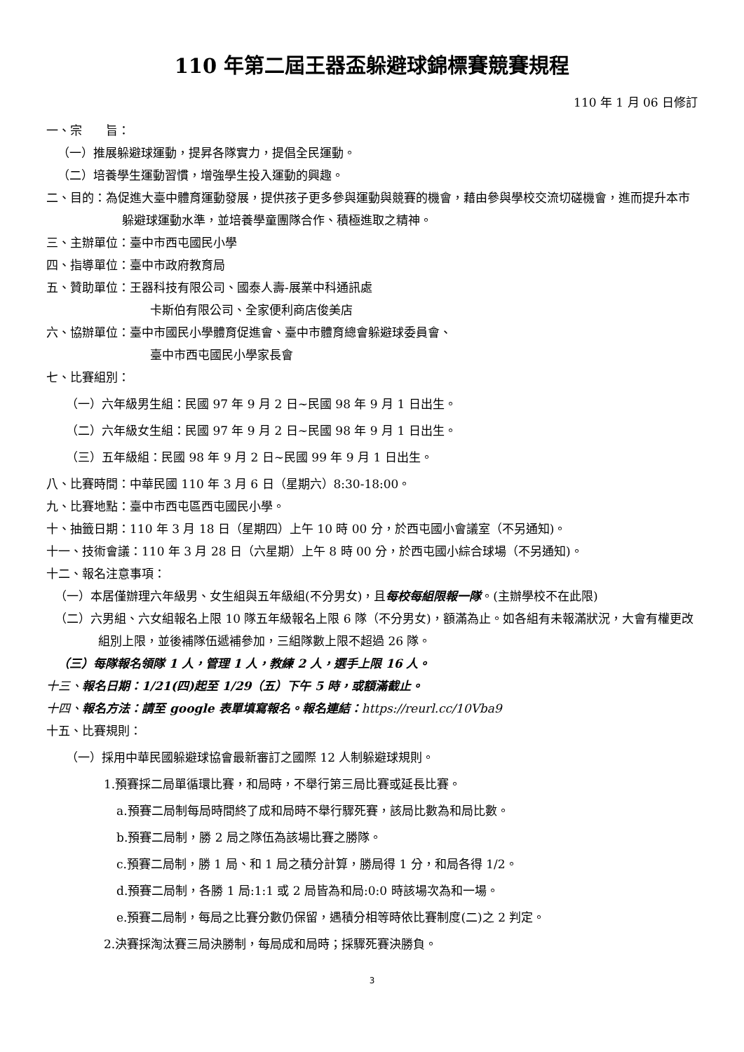110 年第二屆王器盃躲避球錦標賽競賽規程
110 年 1 月 06 日修訂
一、宗　　旨：
（一）推展躲避球運動，提昇各隊實力，提倡全民運動。
（二）培養學生運動習慣，增強學生投入運動的興趣。
二、目的：為促進大臺中體育運動發展，提供孩子更多參與運動與競賽的機會，藉由參與學校交流切磋機會，進而提升本市躲避球運動水準，並培養學童團隊合作、積極進取之精神。
三、主辦單位：臺中市西屯國民小學
四、指導單位：臺中市政府教育局
五、贊助單位：王器科技有限公司、國泰人壽-展業中科通訊處
卡斯伯有限公司、全家便利商店俊美店
六、協辦單位：臺中市國民小學體育促進會、臺中市體育總會躲避球委員會、
臺中市西屯國民小學家長會
七、比賽組別：
（一）六年級男生組：民國 97 年 9 月 2 日~民國 98 年 9 月 1 日出生。
（二）六年級女生組：民國 97 年 9 月 2 日~民國 98 年 9 月 1 日出生。
（三）五年級組：民國 98 年 9 月 2 日~民國 99 年 9 月 1 日出生。
八、比賽時間：中華民國 110 年 3 月 6 日（星期六）8:30-18:00。
九、比賽地點：臺中市西屯區西屯國民小學。
十、抽籤日期：110 年 3 月 18 日（星期四）上午 10 時 00 分，於西屯國小會議室（不另通知)。
十一、技術會議：110 年 3 月 28 日（六星期）上午 8 時 00 分，於西屯國小綜合球場（不另通知)。
十二、報名注意事項：
（一）本居僅辦理六年級男、女生組與五年級組(不分男女)，且每校每組限報一隊。(主辦學校不在此限)
（二）六男組、六女組報名上限 10 隊五年級報名上限 6 隊（不分男女)，額滿為止。如各組有未報滿狀況，大會有權更改組別上限，並後補隊伍遞補參加，三組隊數上限不超過 26 隊。
（三）每隊報名領隊 1 人，管理 1 人，教練 2 人，選手上限 16 人。
十三、報名日期：1/21(四)起至 1/29（五）下午 5 時，或額滿截止。
十四、報名方法：請至 google 表單填寫報名。報名連結：https://reurl.cc/10Vba9
十五、比賽規則：
（一）採用中華民國躲避球協會最新審訂之國際 12 人制躲避球規則。
1.預賽採二局單循環比賽，和局時，不舉行第三局比賽或延長比賽。
a.預賽二局制每局時間終了成和局時不舉行驟死賽，該局比數為和局比數。
b.預賽二局制，勝 2 局之隊伍為該場比賽之勝隊。
c.預賽二局制，勝 1 局、和 1 局之積分計算，勝局得 1 分，和局各得 1/2。
d.預賽二局制，各勝 1 局:1:1 或 2 局皆為和局:0:0 時該場次為和一場。
e.預賽二局制，每局之比賽分數仍保留，遇積分相等時依比賽制度(二)之 2 判定。
2.決賽採淘汰賽三局決勝制，每局成和局時；採驟死賽決勝負。
3